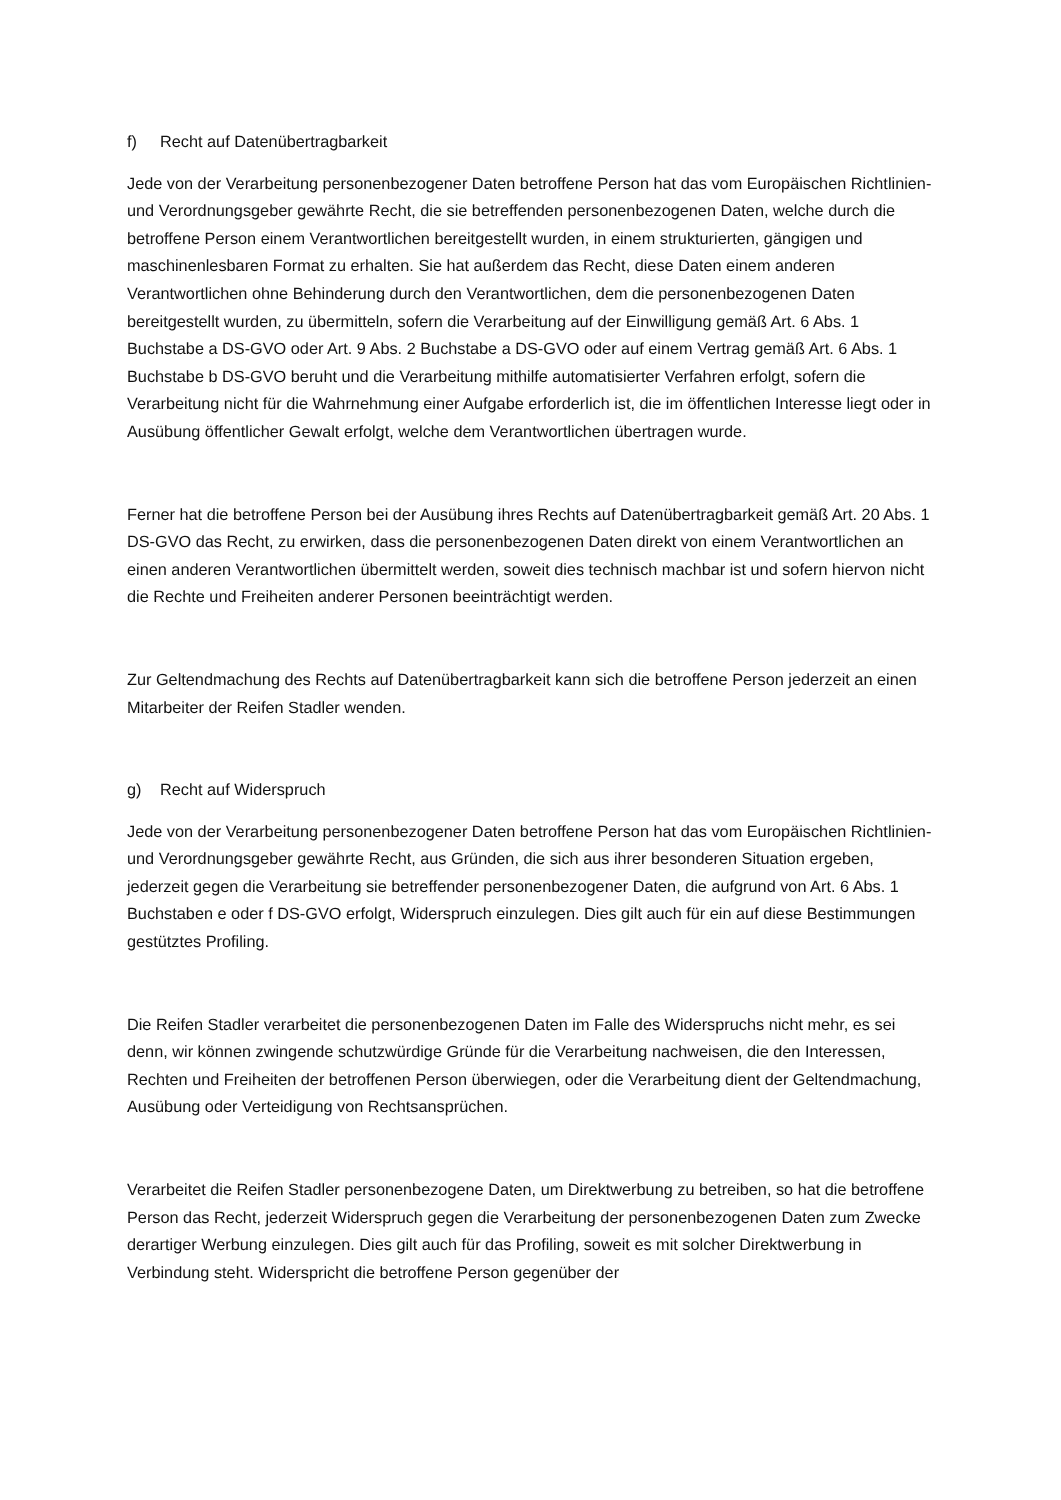f) Recht auf Datenübertragbarkeit
Jede von der Verarbeitung personenbezogener Daten betroffene Person hat das vom Europäischen Richtlinien- und Verordnungsgeber gewährte Recht, die sie betreffenden personenbezogenen Daten, welche durch die betroffene Person einem Verantwortlichen bereitgestellt wurden, in einem strukturierten, gängigen und maschinenlesbaren Format zu erhalten. Sie hat außerdem das Recht, diese Daten einem anderen Verantwortlichen ohne Behinderung durch den Verantwortlichen, dem die personenbezogenen Daten bereitgestellt wurden, zu übermitteln, sofern die Verarbeitung auf der Einwilligung gemäß Art. 6 Abs. 1 Buchstabe a DS-GVO oder Art. 9 Abs. 2 Buchstabe a DS-GVO oder auf einem Vertrag gemäß Art. 6 Abs. 1 Buchstabe b DS-GVO beruht und die Verarbeitung mithilfe automatisierter Verfahren erfolgt, sofern die Verarbeitung nicht für die Wahrnehmung einer Aufgabe erforderlich ist, die im öffentlichen Interesse liegt oder in Ausübung öffentlicher Gewalt erfolgt, welche dem Verantwortlichen übertragen wurde.
Ferner hat die betroffene Person bei der Ausübung ihres Rechts auf Datenübertragbarkeit gemäß Art. 20 Abs. 1 DS-GVO das Recht, zu erwirken, dass die personenbezogenen Daten direkt von einem Verantwortlichen an einen anderen Verantwortlichen übermittelt werden, soweit dies technisch machbar ist und sofern hiervon nicht die Rechte und Freiheiten anderer Personen beeinträchtigt werden.
Zur Geltendmachung des Rechts auf Datenübertragbarkeit kann sich die betroffene Person jederzeit an einen Mitarbeiter der Reifen Stadler wenden.
g) Recht auf Widerspruch
Jede von der Verarbeitung personenbezogener Daten betroffene Person hat das vom Europäischen Richtlinien- und Verordnungsgeber gewährte Recht, aus Gründen, die sich aus ihrer besonderen Situation ergeben, jederzeit gegen die Verarbeitung sie betreffender personenbezogener Daten, die aufgrund von Art. 6 Abs. 1 Buchstaben e oder f DS-GVO erfolgt, Widerspruch einzulegen. Dies gilt auch für ein auf diese Bestimmungen gestütztes Profiling.
Die Reifen Stadler verarbeitet die personenbezogenen Daten im Falle des Widerspruchs nicht mehr, es sei denn, wir können zwingende schutzwürdige Gründe für die Verarbeitung nachweisen, die den Interessen, Rechten und Freiheiten der betroffenen Person überwiegen, oder die Verarbeitung dient der Geltendmachung, Ausübung oder Verteidigung von Rechtsansprüchen.
Verarbeitet die Reifen Stadler personenbezogene Daten, um Direktwerbung zu betreiben, so hat die betroffene Person das Recht, jederzeit Widerspruch gegen die Verarbeitung der personenbezogenen Daten zum Zwecke derartiger Werbung einzulegen. Dies gilt auch für das Profiling, soweit es mit solcher Direktwerbung in Verbindung steht. Widerspricht die betroffene Person gegenüber der